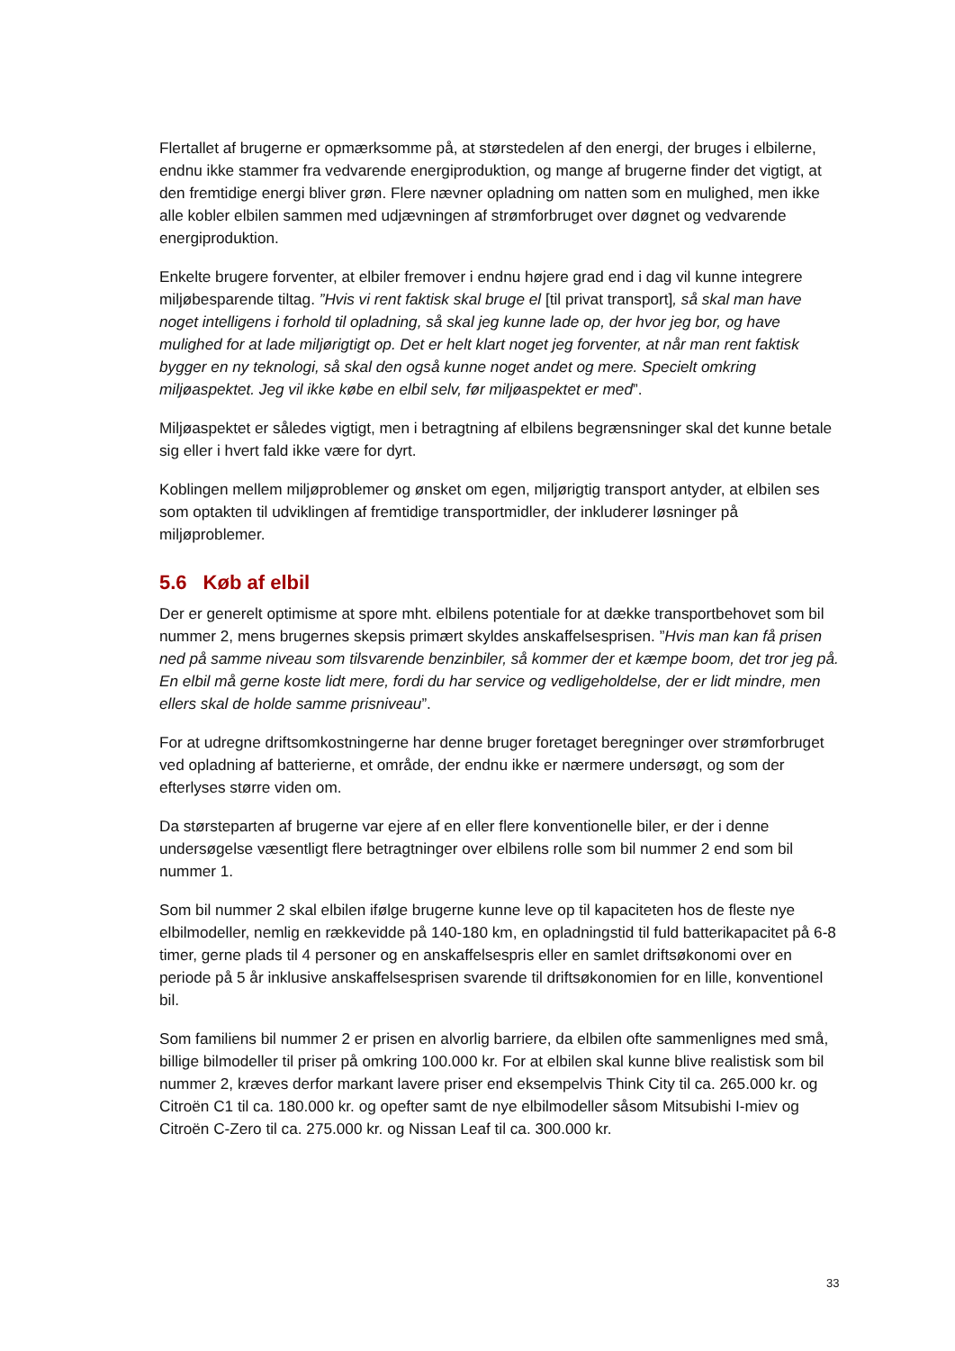Flertallet af brugerne er opmærksomme på, at størstedelen af den energi, der bruges i elbilerne, endnu ikke stammer fra vedvarende energiproduktion, og mange af brugerne finder det vigtigt, at den fremtidige energi bliver grøn. Flere nævner opladning om natten som en mulighed, men ikke alle kobler elbilen sammen med udjævningen af strømforbruget over døgnet og vedvarende energiproduktion.
Enkelte brugere forventer, at elbiler fremover i endnu højere grad end i dag vil kunne integrere miljøbesparende tiltag. ”Hvis vi rent faktisk skal bruge el [til privat transport], så skal man have noget intelligens i forhold til opladning, så skal jeg kunne lade op, der hvor jeg bor, og have mulighed for at lade miljørigtigt op. Det er helt klart noget jeg forventer, at når man rent faktisk bygger en ny teknologi, så skal den også kunne noget andet og mere. Specielt omkring miljøaspektet. Jeg vil ikke købe en elbil selv, før miljøaspektet er med”.
Miljøaspektet er således vigtigt, men i betragtning af elbilens begrænsninger skal det kunne betale sig eller i hvert fald ikke være for dyrt.
Koblingen mellem miljøproblemer og ønsket om egen, miljørigtig transport antyder, at elbilen ses som optakten til udviklingen af fremtidige transportmidler, der inkluderer løsninger på miljøproblemer.
5.6 Køb af elbil
Der er generelt optimisme at spore mht. elbilens potentiale for at dække transportbehovet som bil nummer 2, mens brugernes skepsis primært skyldes anskaffelsesprisen. ”Hvis man kan få prisen ned på samme niveau som tilsvarende benzinbiler, så kommer der et kæmpe boom, det tror jeg på. En elbil må gerne koste lidt mere, fordi du har service og vedligeholdelse, der er lidt mindre, men ellers skal de holde samme prisniveau”.
For at udregne driftsomkostningerne har denne bruger foretaget beregninger over strømforbruget ved opladning af batterierne, et område, der endnu ikke er nærmere undersøgt, og som der efterlyses større viden om.
Da størsteparten af brugerne var ejere af en eller flere konventionelle biler, er der i denne undersøgelse væsentligt flere betragtninger over elbilens rolle som bil nummer 2 end som bil nummer 1.
Som bil nummer 2 skal elbilen ifølge brugerne kunne leve op til kapaciteten hos de fleste nye elbilmodeller, nemlig en rækkevidde på 140-180 km, en opladningstid til fuld batterikapacitet på 6-8 timer, gerne plads til 4 personer og en anskaffelsespris eller en samlet driftsøkonomi over en periode på 5 år inklusive anskaffelsesprisen svarende til driftsøkonomien for en lille, konventionel bil.
Som familiens bil nummer 2 er prisen en alvorlig barriere, da elbilen ofte sammenlignes med små, billige bilmodeller til priser på omkring 100.000 kr. For at elbilen skal kunne blive realistisk som bil nummer 2, kræves derfor markant lavere priser end eksempelvis Think City til ca. 265.000 kr. og Citroën C1 til ca. 180.000 kr. og opefter samt de nye elbilmodeller såsom Mitsubishi I-miev og Citroën C-Zero til ca. 275.000 kr. og Nissan Leaf til ca. 300.000 kr.
33